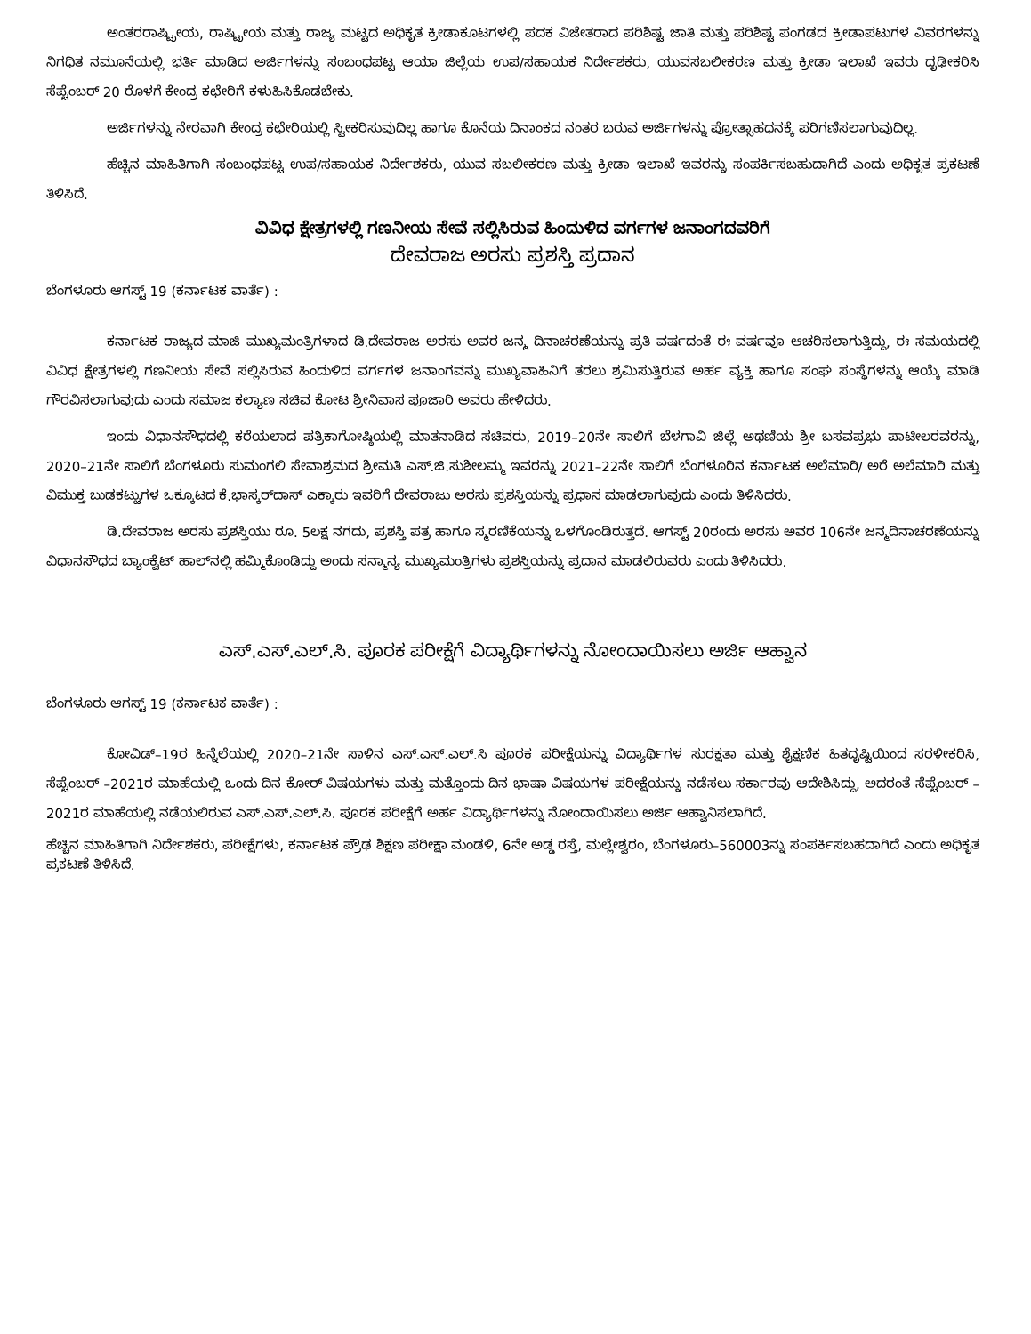ಅಂತರರಾಷ್ಟ್ರೀಯ, ರಾಷ್ಟ್ರೀಯ ಮತ್ತು ರಾಜ್ಯ ಮಟ್ಟದ ಅಧಿಕೃತ ಕ್ರೀಡಾಕೂಟಗಳಲ್ಲಿ ಪದಕ ವಿಜೇತರಾದ ಪರಿಶಿಷ್ಟ ಜಾತಿ ಮತ್ತು ಪರಿಶಿಷ್ಟ ಪಂಗಡದ ಕ್ರೀಡಾಪಟುಗಳ ವಿವರಗಳನ್ನು ನಿಗಧಿತ ನಮೂನೆಯಲ್ಲಿ ಭರ್ತಿ ಮಾಡಿದ ಅರ್ಜಿಗಳನ್ನು ಸಂಬಂಧಪಟ್ಟ ಆಯಾ ಜಿಲ್ಲೆಯ ಉಪ/ಸಹಾಯಕ ನಿರ್ದೇಶಕರು, ಯುವಸಬಲೀಕರಣ ಮತ್ತು ಕ್ರೀಡಾ ಇಲಾಖೆ ಇವರು ದೃಢೀಕರಿಸಿ ಸೆಪ್ಟೆಂಬರ್ 20 ರೊಳಗೆ ಕೇಂದ್ರ ಕಛೇರಿಗೆ ಕಳುಹಿಸಿಕೊಡಬೇಕು.
ಅರ್ಜಿಗಳನ್ನು ನೇರವಾಗಿ ಕೇಂದ್ರ ಕಛೇರಿಯಲ್ಲಿ ಸ್ವೀಕರಿಸುವುದಿಲ್ಲ ಹಾಗೂ ಕೊನೆಯ ದಿನಾಂಕದ ನಂತರ ಬರುವ ಅರ್ಜಿಗಳನ್ನು ಪ್ರೋತ್ಸಾಹಧನಕ್ಕೆ ಪರಿಗಣಿಸಲಾಗುವುದಿಲ್ಲ.
ಹೆಚ್ಚಿನ ಮಾಹಿತಿಗಾಗಿ ಸಂಬಂಧಪಟ್ಟ ಉಪ/ಸಹಾಯಕ ನಿರ್ದೇಶಕರು, ಯುವ ಸಬಲೀಕರಣ ಮತ್ತು ಕ್ರೀಡಾ ಇಲಾಖೆ ಇವರನ್ನು ಸಂಪರ್ಕಿಸಬಹುದಾಗಿದೆ ಎಂದು ಅಧಿಕೃತ ಪ್ರಕಟಣೆ ತಿಳಿಸಿದೆ.
ವಿವಿಧ ಕ್ಷೇತ್ರಗಳಲ್ಲಿ ಗಣನೀಯ ಸೇವೆ ಸಲ್ಲಿಸಿರುವ ಹಿಂದುಳಿದ ವರ್ಗಗಳ ಜನಾಂಗದವರಿಗೆ
ದೇವರಾಜ ಅರಸು ಪ್ರಶಸ್ತಿ ಪ್ರದಾನ
ಬೆಂಗಳೂರು ಆಗಸ್ಟ್ 19 (ಕರ್ನಾಟಕ ವಾರ್ತೆ) :
ಕರ್ನಾಟಕ ರಾಜ್ಯದ ಮಾಜಿ ಮುಖ್ಯಮಂತ್ರಿಗಳಾದ ಡಿ.ದೇವರಾಜ ಅರಸು ಅವರ ಜನ್ಮ ದಿನಾಚರಣೆಯನ್ನು ಪ್ರತಿ ವರ್ಷದಂತೆ ಈ ವರ್ಷವೂ ಆಚರಿಸಲಾಗುತ್ತಿದ್ದು, ಈ ಸಮಯದಲ್ಲಿ ವಿವಿಧ ಕ್ಷೇತ್ರಗಳಲ್ಲಿ ಗಣನೀಯ ಸೇವೆ ಸಲ್ಲಿಸಿರುವ ಹಿಂದುಳಿದ ವರ್ಗಗಳ ಜನಾಂಗವನ್ನು ಮುಖ್ಯವಾಹಿನಿಗೆ ತರಲು ಶ್ರಮಿಸುತ್ತಿರುವ ಅರ್ಹ ವ್ಯಕ್ತಿ ಹಾಗೂ ಸಂಘ ಸಂಸ್ಥೆಗಳನ್ನು ಆಯ್ಕೆ ಮಾಡಿ ಗೌರವಿಸಲಾಗುವುದು ಎಂದು ಸಮಾಜ ಕಲ್ಯಾಣ ಸಚಿವ ಕೋಟ ಶ್ರೀನಿವಾಸ ಪೂಜಾರಿ ಅವರು ಹೇಳಿದರು.
ಇಂದು ವಿಧಾನಸೌಧದಲ್ಲಿ ಕರೆಯಲಾದ ಪತ್ರಿಕಾಗೋಷ್ಠಿಯಲ್ಲಿ ಮಾತನಾಡಿದ ಸಚಿವರು, 2019–20ನೇ ಸಾಲಿಗೆ ಬೆಳಗಾವಿ ಜಿಲ್ಲೆ ಅಥಣಿಯ ಶ್ರೀ ಬಸವಪ್ರಭು ಪಾಟೀಲರವರನ್ನು, 2020–21ನೇ ಸಾಲಿಗೆ ಬೆಂಗಳೂರು ಸುಮಂಗಲಿ ಸೇವಾಶ್ರಮದ ಶ್ರೀಮತಿ ಎಸ್.ಜಿ.ಸುಶೀಲಮ್ಮ ಇವರನ್ನು 2021–22ನೇ ಸಾಲಿಗೆ ಬೆಂಗಳೂರಿನ ಕರ್ನಾಟಕ ಅಲೆಮಾರಿ/ ಅರೆ ಅಲೆಮಾರಿ ಮತ್ತು ವಿಮುಕ್ತ ಬುಡಕಟ್ಟುಗಳ ಒಕ್ಕೂಟದ ಕೆ.ಭಾಸ್ಕರ್‌ದಾಸ್ ಎಕ್ಕಾರು ಇವರಿಗೆ ದೇವರಾಜು ಅರಸು ಪ್ರಶಸ್ತಿಯನ್ನು ಪ್ರಧಾನ ಮಾಡಲಾಗುವುದು ಎಂದು ತಿಳಿಸಿದರು.
ಡಿ.ದೇವರಾಜ ಅರಸು ಪ್ರಶಸ್ತಿಯು ರೂ. 5ಲಕ್ಷ ನಗದು, ಪ್ರಶಸ್ತಿ ಪತ್ರ ಹಾಗೂ ಸ್ಮರಣಿಕೆಯನ್ನು ಒಳಗೊಂಡಿರುತ್ತದೆ. ಆಗಸ್ಟ್ 20ರಂದು ಅರಸು ಅವರ 106ನೇ ಜನ್ಮದಿನಾಚರಣೆಯನ್ನು ವಿಧಾನಸೌಧದ ಬ್ಯಾಂಕ್ವೆಟ್ ಹಾಲ್‌ನಲ್ಲಿ ಹಮ್ಮಿಕೊಂಡಿದ್ದು ಅಂದು ಸನ್ಮಾನ್ಯ ಮುಖ್ಯಮಂತ್ರಿಗಳು ಪ್ರಶಸ್ತಿಯನ್ನು ಪ್ರದಾನ ಮಾಡಲಿರುವರು ಎಂದು ತಿಳಿಸಿದರು.
ಎಸ್.ಎಸ್.ಎಲ್.ಸಿ. ಪೂರಕ ಪರೀಕ್ಷೆಗೆ ವಿದ್ಯಾರ್ಥಿಗಳನ್ನು ನೋಂದಾಯಿಸಲು ಅರ್ಜಿ ಆಹ್ವಾನ
ಬೆಂಗಳೂರು ಆಗಸ್ಟ್ 19 (ಕರ್ನಾಟಕ ವಾರ್ತೆ) :
ಕೋವಿಡ್–19ರ ಹಿನ್ನೆಲೆಯಲ್ಲಿ 2020–21ನೇ ಸಾಳಿನ ಎಸ್.ಎಸ್.ಎಲ್.ಸಿ ಪೂರಕ ಪರೀಕ್ಷೆಯನ್ನು ವಿದ್ಯಾರ್ಥಿಗಳ ಸುರಕ್ಷತಾ ಮತ್ತು ಶೈಕ್ಷಣಿಕ ಹಿತದೃಷ್ಟಿಯಿಂದ ಸರಳೀಕರಿಸಿ, ಸೆಪ್ಟೆಂಬರ್ –2021ರ ಮಾಹೆಯಲ್ಲಿ ಒಂದು ದಿನ ಕೋರ್ ವಿಷಯಗಳು ಮತ್ತು ಮತ್ತೊಂದು ದಿನ ಭಾಷಾ ವಿಷಯಗಳ ಪರೀಕ್ಷೆಯನ್ನು ನಡೆಸಲು ಸರ್ಕಾರವು ಆದೇಶಿಸಿದ್ದು, ಅದರಂತೆ ಸೆಪ್ಟೆಂಬರ್ – 2021ರ ಮಾಹೆಯಲ್ಲಿ ನಡೆಯಲಿರುವ ಎಸ್.ಎಸ್.ಎಲ್.ಸಿ. ಪೂರಕ ಪರೀಕ್ಷೆಗೆ ಅರ್ಹ ವಿದ್ಯಾರ್ಥಿಗಳನ್ನು ನೋಂದಾಯಿಸಲು ಅರ್ಜಿ ಆಹ್ವಾನಿಸಲಾಗಿದೆ.
ಹೆಚ್ಚಿನ ಮಾಹಿತಿಗಾಗಿ ನಿರ್ದೇಶಕರು, ಪರೀಕ್ಷೆಗಳು, ಕರ್ನಾಟಕ ಪ್ರೌಢ ಶಿಕ್ಷಣ ಪರೀಕ್ಷಾ ಮಂಡಳಿ, 6ನೇ ಅಡ್ಡ ರಸ್ತೆ, ಮಲ್ಲೇಶ್ವರಂ, ಬೆಂಗಳೂರು–560003ನ್ನು ಸಂಪರ್ಕಿಸಬಹದಾಗಿದೆ ಎಂದು ಅಧಿಕೃತ ಪ್ರಕಟಣೆ ತಿಳಿಸಿದೆ.